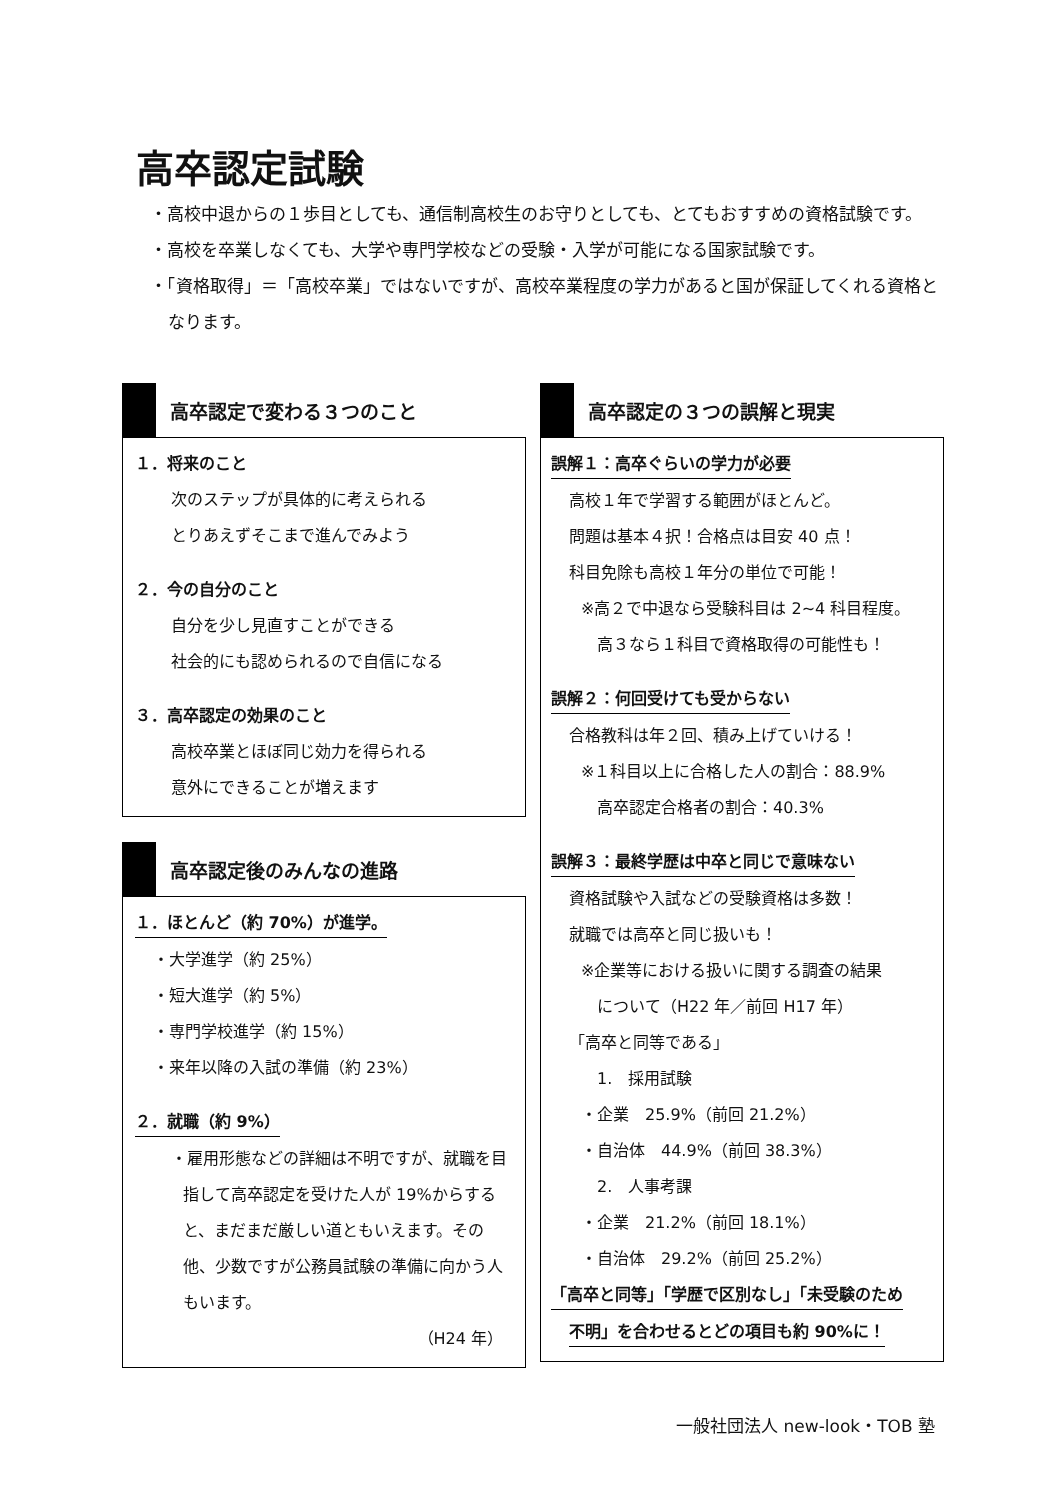高卒認定試験
・高校中退からの１歩目としても、通信制高校生のお守りとしても、とてもおすすめの資格試験です。
・高校を卒業しなくても、大学や専門学校などの受験・入学が可能になる国家試験です。
・「資格取得」＝「高校卒業」ではないですが、高校卒業程度の学力があると国が保証してくれる資格となります。
高卒認定で変わる３つのこと
１．将来のこと
次のステップが具体的に考えられる
とりあえずそこまで進んでみよう
２．今の自分のこと
自分を少し見直すことができる
社会的にも認められるので自信になる
３．高卒認定の効果のこと
高校卒業とほぼ同じ効力を得られる
意外にできることが増えます
高卒認定後のみんなの進路
１．ほとんど（約 70%）が進学。
・大学進学（約 25%）
・短大進学（約 5%）
・専門学校進学（約 15%）
・来年以降の入試の準備（約 23%）
２．就職（約 9%）
・雇用形態などの詳細は不明ですが、就職を目指して高卒認定を受けた人が 19%からすると、まだまだ厳しい道ともいえます。その他、少数ですが公務員試験の準備に向かう人もいます。
（H24 年）
高卒認定の３つの誤解と現実
誤解１：高卒ぐらいの学力が必要
高校１年で学習する範囲がほとんど。
問題は基本４択！合格点は目安 40 点！
科目免除も高校１年分の単位で可能！
※高２で中退なら受験科目は 2~4 科目程度。
高３なら１科目で資格取得の可能性も！
誤解２：何回受けても受からない
合格教科は年２回、積み上げていける！
※１科目以上に合格した人の割合：88.9%
高卒認定合格者の割合：40.3%
誤解３：最終学歴は中卒と同じで意味ない
資格試験や入試などの受験資格は多数！
就職では高卒と同じ扱いも！
※企業等における扱いに関する調査の結果
について（H22 年／前回 H17 年）
「高卒と同等である」
1.　採用試験
・企業　25.9%（前回 21.2%）
・自治体　44.9%（前回 38.3%）
2.　人事考課
・企業　21.2%（前回 18.1%）
・自治体　29.2%（前回 25.2%）
「高卒と同等」「学歴で区別なし」「未受験のため
不明」を合わせるとどの項目も約 90%に！
一般社団法人 new-look・TOB 塾